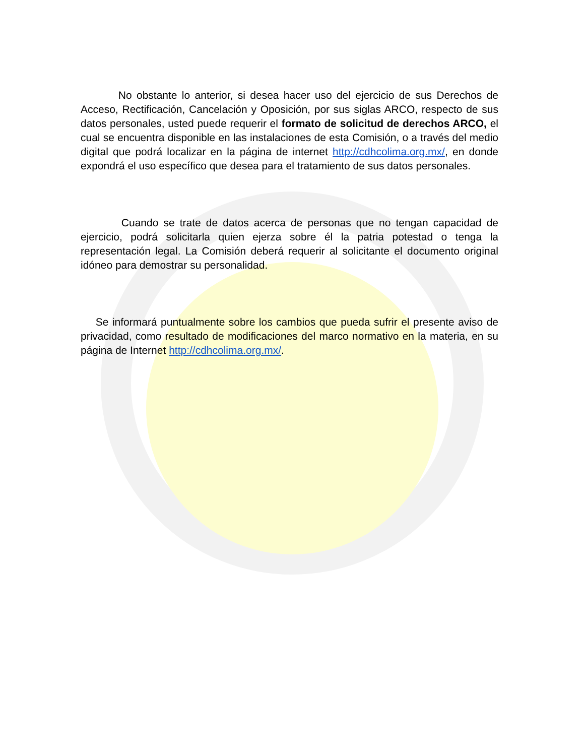No obstante lo anterior, si desea hacer uso del ejercicio de sus Derechos de Acceso, Rectificación, Cancelación y Oposición, por sus siglas ARCO, respecto de sus datos personales, usted puede requerir el formato de solicitud de derechos ARCO, el cual se encuentra disponible en las instalaciones de esta Comisión, o a través del medio digital que podrá localizar en la página de internet http://cdhcolima.org.mx/, en donde expondrá el uso específico que desea para el tratamiento de sus datos personales.
Cuando se trate de datos acerca de personas que no tengan capacidad de ejercicio, podrá solicitarla quien ejerza sobre él la patria potestad o tenga la representación legal. La Comisión deberá requerir al solicitante el documento original idóneo para demostrar su personalidad.
Se informará puntualmente sobre los cambios que pueda sufrir el presente aviso de privacidad, como resultado de modificaciones del marco normativo en la materia, en su página de Internet http://cdhcolima.org.mx/.